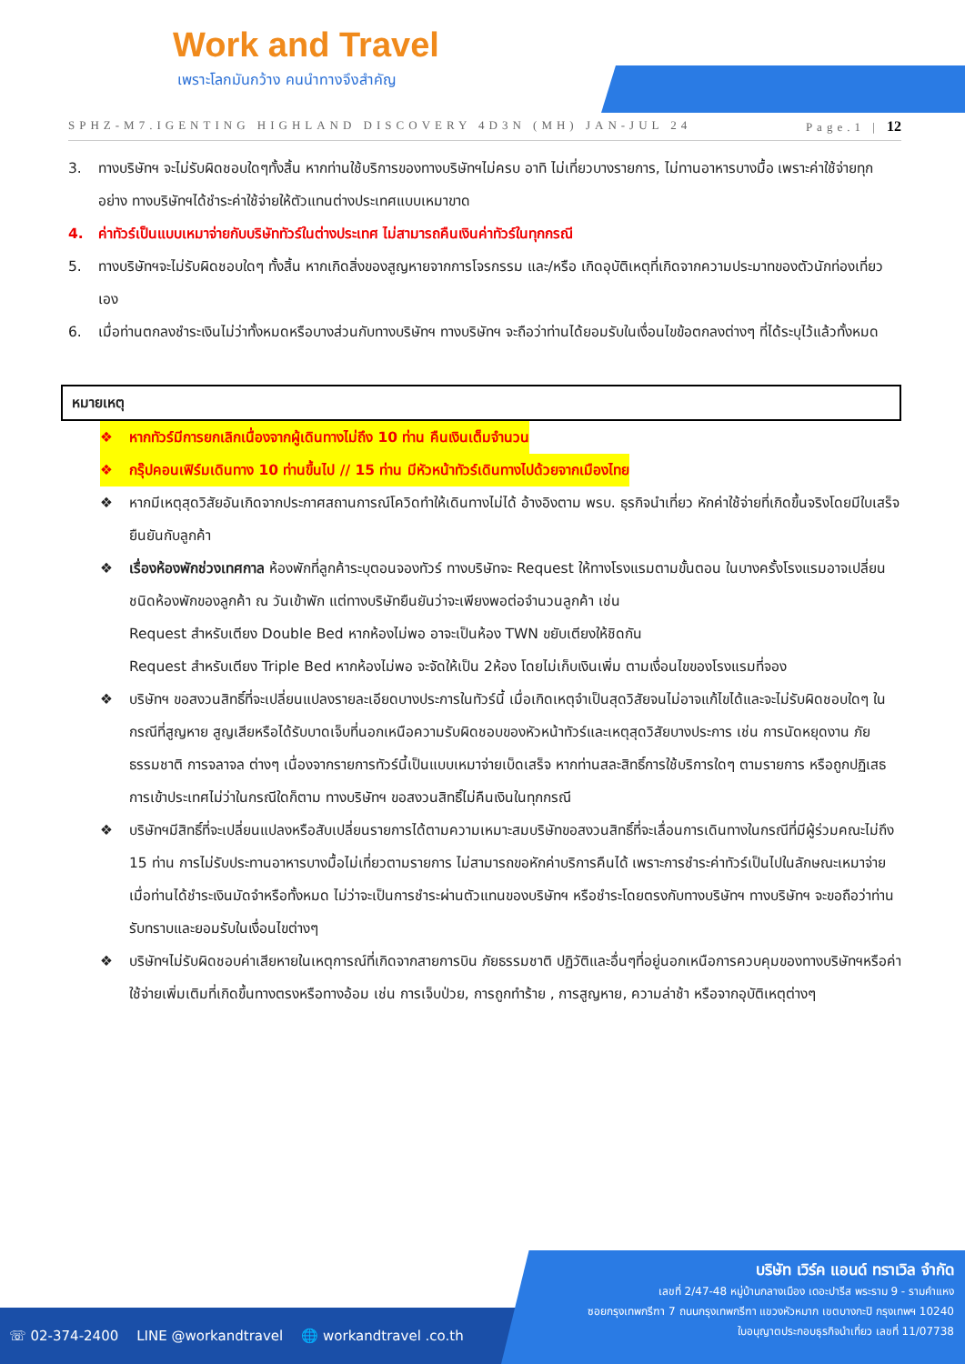Work and Travel
เพราะโลกมันกว้าง คนนำทางจึงสำคัญ
SPHZ-M7.IGENTING HIGHLAND DISCOVERY 4D3N (MH) JAN-JUL 24 Page.1 | 12
3. ทางบริษัทฯ จะไม่รับผิดชอบใดๆทั้งสิ้น หากท่านใช้บริการของทางบริษัทฯไม่ครบ อาทิ ไม่เที่ยวบางรายการ, ไม่ทานอาหารบางมื้อ เพราะค่าใช้จ่ายทุกอย่าง ทางบริษัทฯได้ชำระค่าใช้จ่ายให้ตัวแทนต่างประเทศแบบเหมาขาด
4. ค่าทัวร์เป็นแบบเหมาจ่ายกับบริษัททัวร์ในต่างประเทศ ไม่สามารถคืนเงินค่าทัวร์ในทุกกรณี
5. ทางบริษัทฯจะไม่รับผิดชอบใดๆ ทั้งสิ้น หากเกิดสิ่งของสูญหายจากการโจรกรรม และ/หรือ เกิดอุบัติเหตุที่เกิดจากความประมาทของตัวนักท่องเที่ยวเอง
6. เมื่อท่านตกลงชำระเงินไม่ว่าทั้งหมดหรือบางส่วนกับทางบริษัทฯ ทางบริษัทฯ จะถือว่าท่านได้ยอมรับในเงื่อนไขข้อตกลงต่างๆ ที่ได้ระบุไว้แล้วทั้งหมด
หมายเหตุ
❖ หากทัวร์มีการยกเลิกเนื่องจากผู้เดินทางไม่ถึง 10 ท่าน คืนเงินเต็มจำนวน
❖ กรุ๊ปคอนเฟิร์มเดินทาง 10 ท่านขึ้นไป // 15 ท่าน มีหัวหน้าทัวร์เดินทางไปด้วยจากเมืองไทย
❖ หากมีเหตุสุดวิสัยอันเกิดจากประกาศสถานการณ์โควิดทำให้เดินทางไม่ได้ อ้างอิงตาม พรบ. ธุรกิจนำเที่ยว หักค่าใช้จ่ายที่เกิดขึ้นจริงโดยมีใบเสร็จยืนยันกับลูกค้า
❖ เรื่องห้องพักช่วงเทศกาล ห้องพักที่ลูกค้าระบุตอนจองทัวร์ ทางบริษัทจะ Request ให้ทางโรงแรมตามขั้นตอน ในบางครั้งโรงแรมอาจเปลี่ยนชนิดห้องพักของลูกค้า ณ วันเข้าพัก แต่ทางบริษัทยืนยันว่าจะเพียงพอต่อจำนวนลูกค้า เช่น
Request สำหรับเตียง Double Bed หากห้องไม่พอ อาจะเป็นห้อง TWN ขยับเตียงให้ชิดกัน
Request สำหรับเตียง Triple Bed หากห้องไม่พอ จะจัดให้เป็น 2ห้อง โดยไม่เก็บเงินเพิ่ม ตามเงื่อนไขของโรงแรมที่จอง
❖ บริษัทฯ ขอสงวนสิทธิ์ที่จะเปลี่ยนแปลงรายละเอียดบางประการในทัวร์นี้ เมื่อเกิดเหตุจำเป็นสุดวิสัยจนไม่อาจแก้ไขได้และจะไม่รับผิดชอบใดๆ ในกรณีที่สูญหาย สูญเสียหรือได้รับบาดเจ็บที่นอกเหนือความรับผิดชอบของหัวหน้าทัวร์และเหตุสุดวิสัยบางประการ เช่น การนัดหยุดงาน ภัยธรรมชาติ การจลาจล ต่างๆ เนื่องจากรายการทัวร์นี้เป็นแบบเหมาจ่ายเบ็ดเสร็จ หากท่านสละสิทธิ์การใช้บริการใดๆ ตามรายการ หรือถูกปฏิเสธการเข้าประเทศไม่ว่าในกรณีใดก็ตาม ทางบริษัทฯ ขอสงวนสิทธิ์ไม่คืนเงินในทุกกรณี
❖ บริษัทฯมีสิทธิ์ที่จะเปลี่ยนแปลงหรือสับเปลี่ยนรายการได้ตามความเหมาะสมบริษัทขอสงวนสิทธิ์ที่จะเลื่อนการเดินทางในกรณีที่มีผู้ร่วมคณะไม่ถึง 15 ท่าน การไม่รับประทานอาหารบางมื้อไม่เที่ยวตามรายการ ไม่สามารถขอหักค่าบริการคืนได้ เพราะการชำระค่าทัวร์เป็นไปในลักษณะเหมาจ่าย เมื่อท่านได้ชำระเงินมัดจำหรือทั้งหมด ไม่ว่าจะเป็นการชำระผ่านตัวแทนของบริษัทฯ หรือชำระโดยตรงกับทางบริษัทฯ ทางบริษัทฯ จะขอถือว่าท่านรับทราบและยอมรับในเงื่อนไขต่างๆ
❖ บริษัทฯไม่รับผิดชอบค่าเสียหายในเหตุการณ์ที่เกิดจากสายการบิน ภัยธรรมชาติ ปฏิวัติและอื่นๆที่อยู่นอกเหนือการควบคุมของทางบริษัทฯหรือค่าใช้จ่ายเพิ่มเติมที่เกิดขึ้นทางตรงหรือทางอ้อม เช่น การเจ็บป่วย, การถูกทำร้าย , การสูญหาย, ความล่าช้า หรือจากอุบัติเหตุต่างๆ
☏ 02-374-2400 LINE @workandtravel 🌐 workandtravel .co.th
บริษัท เวิร์ค แอนด์ ทราเวิล จำกัด
เลขที่ 2/47-48 หมู่บ้านกลางเมือง เดอะปารีส พระราม 9 - รามคำแหง
ซอยกรุงเทพกรีฑา 7 ถนนกรุงเทพกรีฑา แขวงหัวหมาก เขตบางกะปิ กรุงเทพฯ 10240
ใบอนุญาตประกอบธุรกิจนำเที่ยว เลขที่ 11/07738